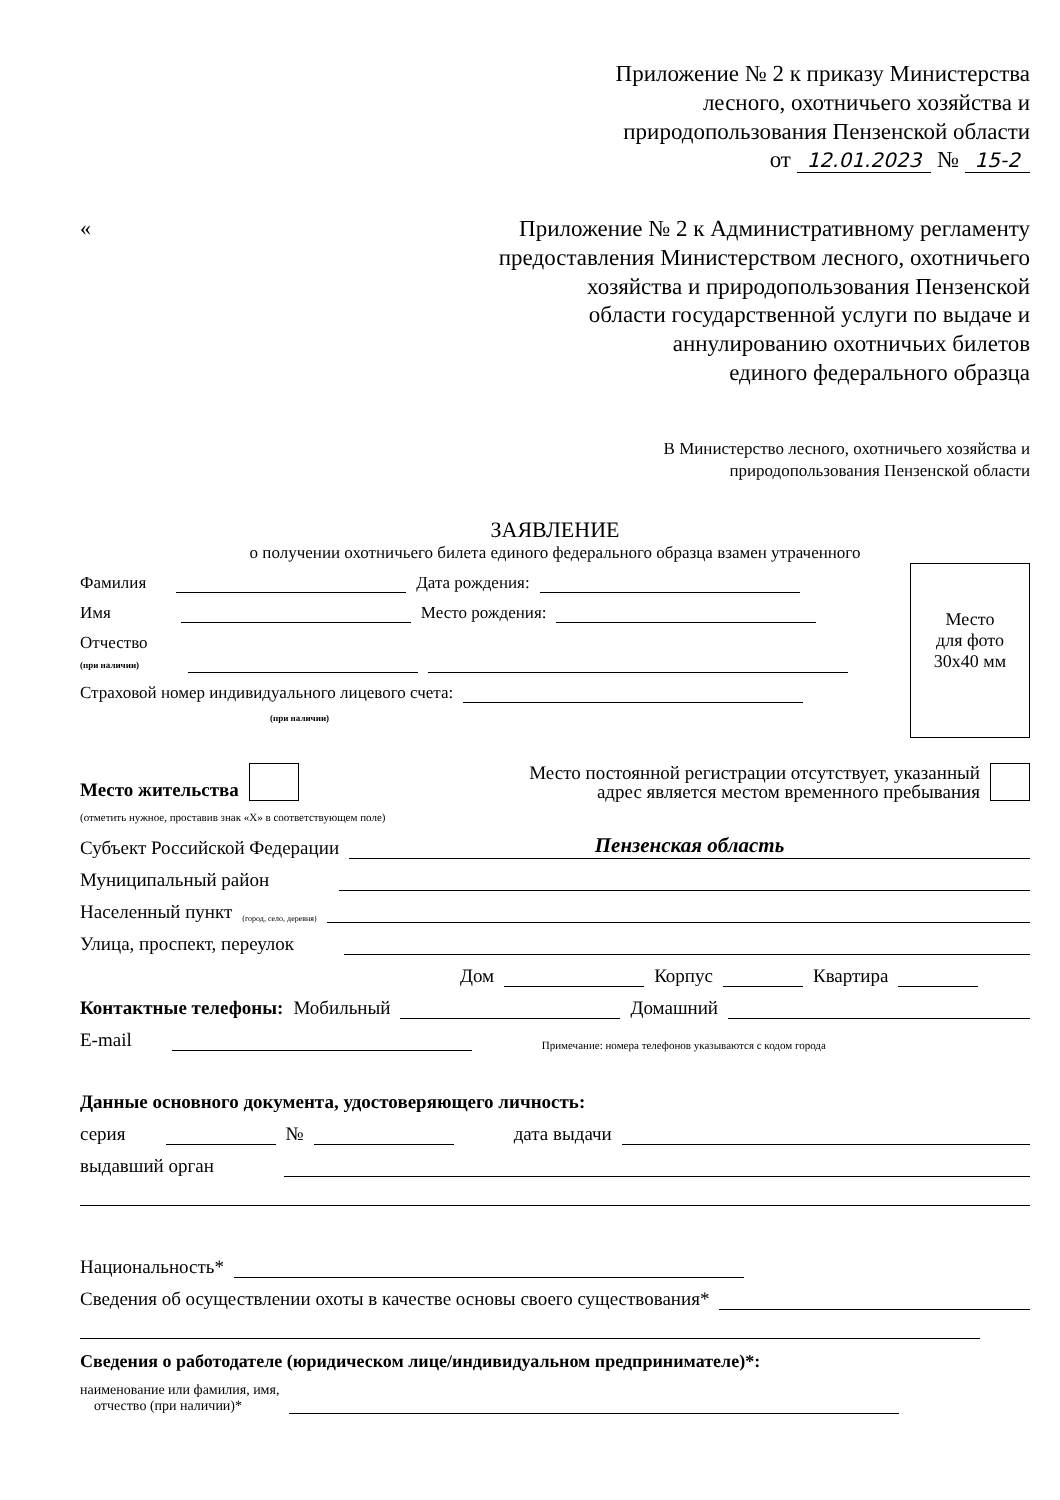Приложение № 2 к приказу Министерства
лесного, охотничьего хозяйства и
природопользования Пензенской области
от 12.01.2023 № 15-2
«
Приложение № 2 к Административному регламенту
предоставления Министерством лесного, охотничьего
хозяйства и природопользования Пензенской
области государственной услуги по выдаче и
аннулированию охотничьих билетов
единого федерального образца
В Министерство лесного, охотничьего хозяйства и
природопользования Пензенской области
ЗАЯВЛЕНИЕ
о получении охотничьего билета единого федерального образца взамен утраченного
Фамилия Дата рождения:
Имя Место рождения:
Отчество
(при наличии)
Страховой номер индивидуального лицевого счета:
(при наличии)
Место
для фото
30х40 мм
Место жительства Место постоянной регистрации отсутствует, указанный
адрес является местом временного пребывания
(отметить нужное, проставив знак «Х» в соответствующем поле)
Субъект Российской Федерации Пензенская область
Муниципальный район
Населенный пункт (город, село, деревня)
Улица, проспект, переулок
Дом Корпус Квартира
Контактные телефоны: Мобильный Домашний
E-mail Примечание: номера телефонов указываются с кодом города
Данные основного документа, удостоверяющего личность:
серия № дата выдачи
выдавший орган
Национальность*
Сведения об осуществлении охоты в качестве основы своего существования*
Сведения о работодателе (юридическом лице/индивидуальном предпринимателе)*:
наименование или фамилия, имя,
отчество (при наличии)*